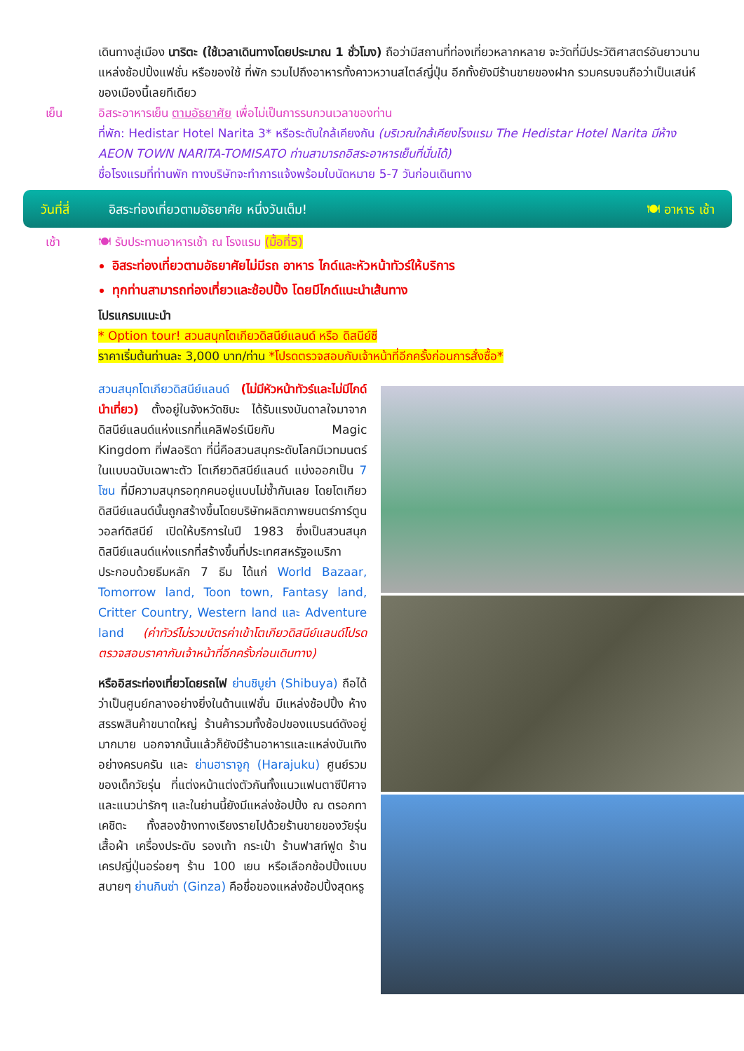เดินทางสู่เมือง นาริตะ (ใช้เวลาเดินทางโดยประมาณ 1 ชั่วโมง) ถือว่ามีสถานที่ท่องเที่ยวหลากหลาย จะวัดที่มีประวัติศาสตร์อันยาวนาน แหล่งช้อปปิ้งแฟชั่น หรือของใช้ ที่พัก รวมไปถึงอาหารทั้งคาวหวานสไตล์ญี่ปุ่น อีกทั้งยังมีร้านขายของฝาก รวมครบจนถือว่าเป็นเสน่ห์ของเมืองนี้เลยทีเดียว
เย็น อิสระอาหารเย็น ตามอัธยาศัย เพื่อไม่เป็นการรบกวนเวลาของท่าน
ที่พัก: Hedistar Hotel Narita 3* หรือระดับใกล้เคียงกัน (บริเวณใกล้เคียงโรงแรม The Hedistar Hotel Narita มีห้าง AEON TOWN NARITA-TOMISATO ท่านสามารถอิสระอาหารเย็นที่นั่นได้)
ชื่อโรงแรมที่ท่านพัก ทางบริษัทจะทำการแจ้งพร้อมใบนัดหมาย 5-7 วันก่อนเดินทาง
วันที่สี่ อิสระท่องเที่ยวตามอัธยาศัย หนึ่งวันเต็ม! 🍽 อาหาร เช้า
เช้า 🍽 รับประทานอาหารเช้า ณ โรงแรม (มื้อที่5)
อิสระท่องเที่ยวตามอัธยาศัยไม่มีรถ อาหาร ไกด์และหัวหน้าทัวร์ให้บริการ
ทุกท่านสามารถท่องเที่ยวและช้อปปิ้ง โดยมีไกด์แนะนำเส้นทาง
โปรแกรมแนะนำ
* Option tour! สวนสนุกโตเกียวดิสนีย์แลนด์ หรือ ดิสนีย์ซี
ราคาเริ่มต้นท่านละ 3,000 บาท/ท่าน *โปรดตรวจสอบกับเจ้าหน้าที่อีกครั้งก่อนการสั่งซื้อ*
สวนสนุกโตเกียวดิสนีย์แลนด์ (ไม่มีหัวหน้าทัวร์และไม่มีไกด์นำเที่ยว) ตั้งอยู่ในจังหวัดชิบะ ได้รับแรงบันดาลใจมาจากดิสนีย์แลนด์แห่งแรกที่แคลิฟอร์เนียกับ Magic Kingdom ที่ฟลอริดา ที่นี่คือสวนสนุกระดับโลกมีเวทมนตร์ในแบบฉบับเฉพาะตัว โตเกียวดิสนีย์แลนด์ แบ่งออกเป็น 7 โซน ที่มีความสนุกรอทุกคนอยู่แบบไม่ซ้ำกันเลย โดยโตเกียวดิสนีย์แลนด์นั้นถูกสร้างขึ้นโดยบริษัทผลิตภาพยนตร์การ์ตูนวอลท์ดิสนีย์ เปิดให้บริการในปี 1983 ซึ่งเป็นสวนสนุกดิสนีย์แลนด์แห่งแรกที่สร้างขึ้นที่ประเทศสหรัฐอเมริกา ประกอบด้วยธีมหลัก 7 ธีม ได้แก่ World Bazaar, Tomorrow land, Toon town, Fantasy land, Critter Country, Western land และ Adventure land (ค่าทัวร์ไม่รวมบัตรค่าเข้าโตเกียวดิสนีย์แลนด์โปรดตรวจสอบราคากับเจ้าหน้าที่อีกครั้งก่อนเดินทาง)
หรืออิสระท่องเที่ยวโดยรถไฟ ย่านชิบูย่า (Shibuya) ถือได้ว่าเป็นศูนย์กลางอย่างยิ่งในด้านแฟชั่น มีแหล่งช้อปปิ้ง ห้างสรรพสินค้าขนาดใหญ่ ร้านค้ารวมทั้งช้อปของแบรนด์ดังอยู่มากมาย นอกจากนั้นแล้วก็ยังมีร้านอาหารและแหล่งบันเทิงอย่างครบครัน และ ย่านฮาราจูกุ (Harajuku) ศูนย์รวมของเด็กวัยรุ่น ที่แต่งหน้าแต่งตัวกันทั้งแนวแฟนตาซีปีศาจและแนวน่ารักๆ และในย่านนี้ยังมีแหล่งช้อปปิ้ง ณ ตรอกทาเคชิตะ ทั้งสองข้างทางเรียงรายไปด้วยร้านขายของวัยรุ่น เสื้อผ้า เครื่องประดับ รองเท้า กระเป๋า ร้านฟาสท์ฟูด ร้านเครปญี่ปุ่นอร่อยๆ ร้าน 100 เยน หรือเลือกช้อปปิ้งแบบสบายๆ ย่านกินซ่า (Ginza) คือชื่อของแหล่งช้อปปิ้งสุดหรู